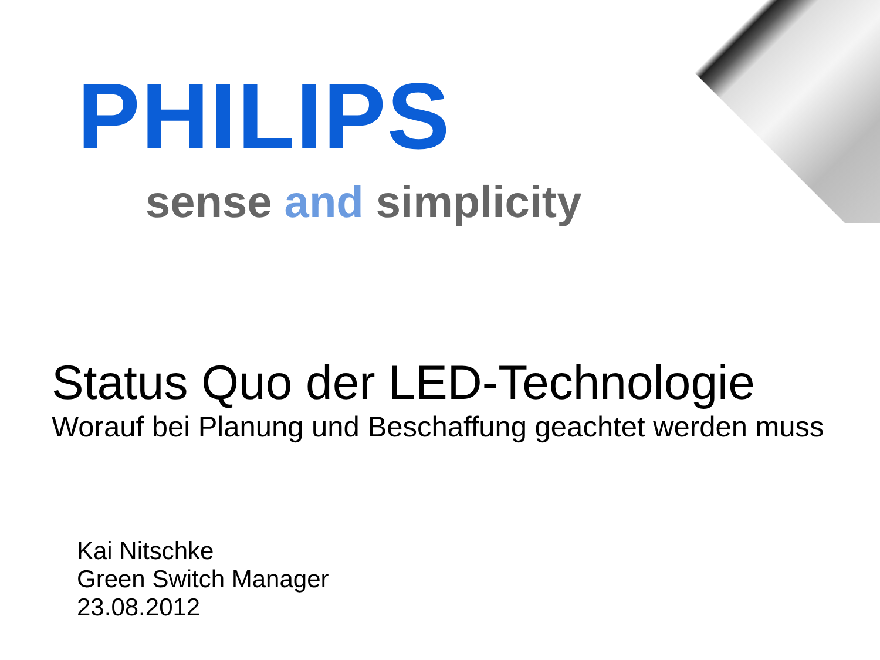PHILIPS
sense and simplicity
Status Quo der LED-Technologie
Worauf bei Planung und Beschaffung geachtet werden muss
Kai Nitschke
Green Switch Manager
23.08.2012